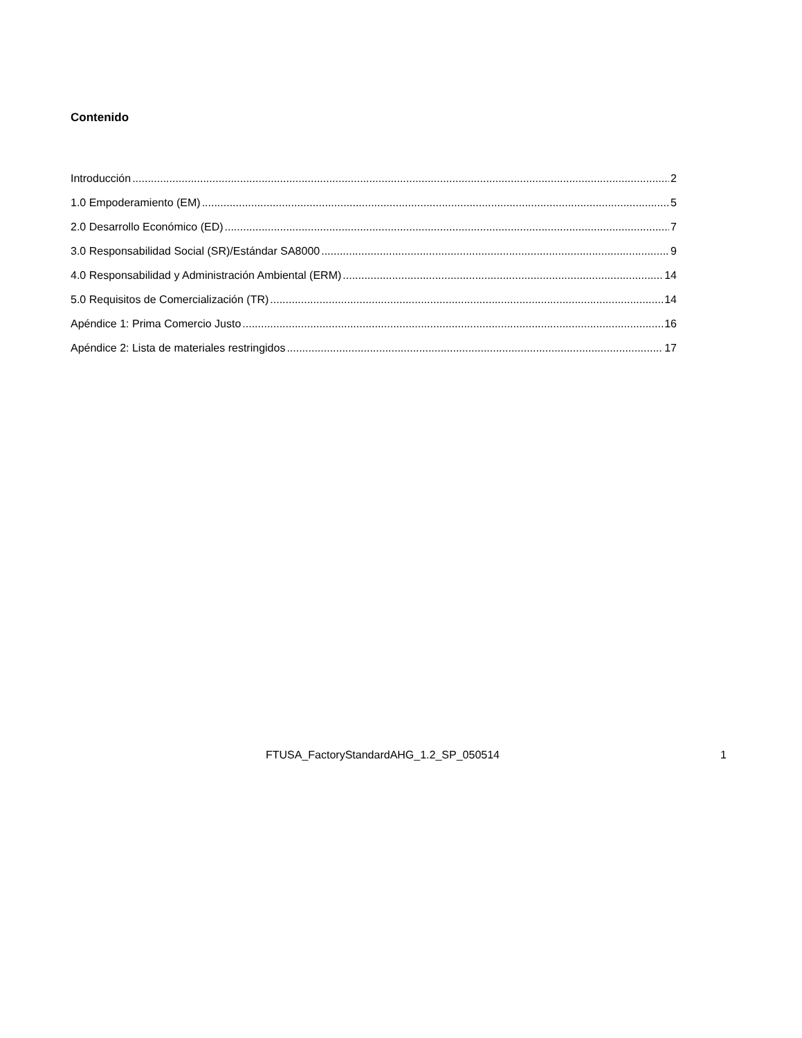Contenido
Introducción 2
1.0 Empoderamiento (EM) 5
2.0 Desarrollo Económico (ED) 7
3.0 Responsabilidad Social (SR)/Estándar SA8000 9
4.0 Responsabilidad y Administración Ambiental (ERM) 14
5.0 Requisitos de Comercialización (TR) 14
Apéndice 1: Prima Comercio Justo 16
Apéndice 2: Lista de materiales restringidos 17
FTUSA_FactoryStandardAHG_1.2_SP_050514 1